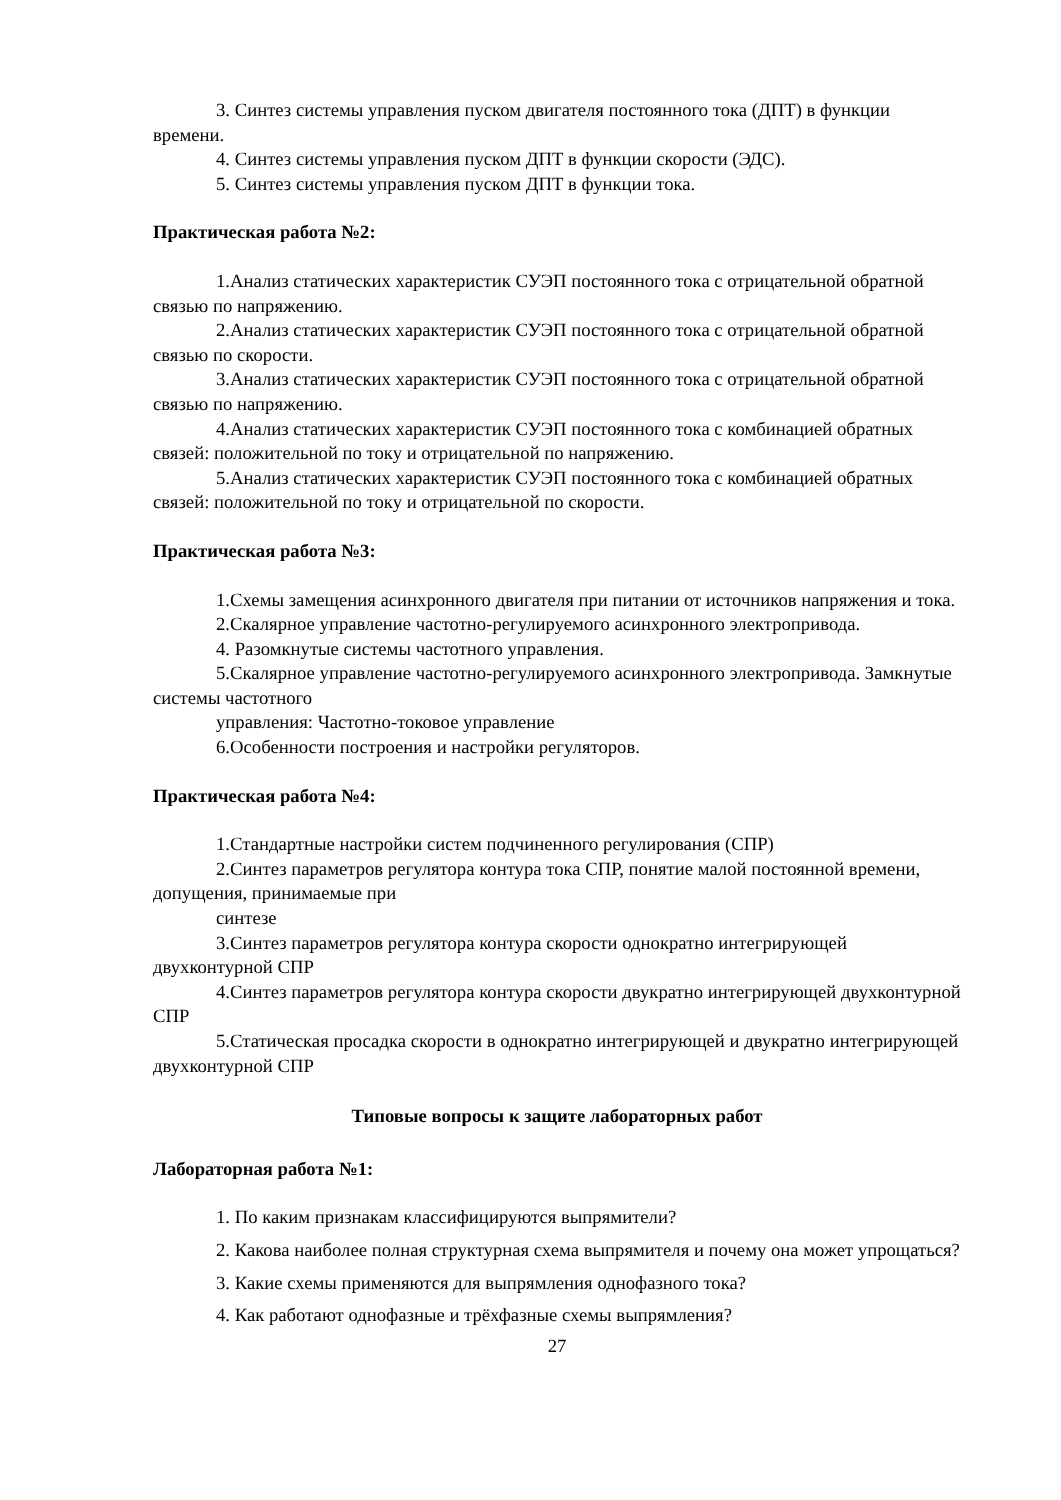3. Синтез системы управления пуском двигателя постоянного тока (ДПТ) в функции времени.
4. Синтез системы управления пуском ДПТ в функции скорости (ЭДС).
5. Синтез системы управления пуском ДПТ в функции тока.
Практическая работа №2:
1.Анализ статических характеристик СУЭП постоянного тока с отрицательной обратной связью по напряжению.
2.Анализ статических характеристик СУЭП постоянного тока с отрицательной обратной связью по скорости.
3.Анализ статических характеристик СУЭП постоянного тока с отрицательной обратной связью по напряжению.
4.Анализ статических характеристик СУЭП постоянного тока с комбинацией обратных связей: положительной по току и отрицательной по напряжению.
5.Анализ статических характеристик СУЭП постоянного тока с комбинацией обратных связей: положительной по току и отрицательной по скорости.
Практическая работа №3:
1.Схемы замещения асинхронного двигателя при питании от источников напряжения и тока.
2.Скалярное управление частотно-регулируемого асинхронного электропривода.
4. Разомкнутые системы частотного управления.
5.Скалярное управление частотно-регулируемого асинхронного электропривода. Замкнутые системы частотного
управления: Частотно-токовое управление
6.Особенности построения и настройки регуляторов.
Практическая работа №4:
1.Стандартные настройки систем подчиненного регулирования (СПР)
2.Синтез параметров регулятора контура тока СПР, понятие малой постоянной времени, допущения, принимаемые при
синтезе
3.Синтез параметров регулятора контура скорости однократно интегрирующей двухконтурной СПР
4.Синтез параметров регулятора контура скорости двукратно интегрирующей двухконтурной СПР
5.Статическая просадка скорости в однократно интегрирующей и двукратно интегрирующей двухконтурной СПР
Типовые вопросы к защите лабораторных работ
Лабораторная работа №1:
1. По каким признакам классифицируются выпрямители?
2. Какова наиболее полная структурная схема выпрямителя и почему она может упрощаться?
3. Какие схемы применяются для выпрямления однофазного тока?
4. Как работают однофазные и трёхфазные схемы выпрямления?
27